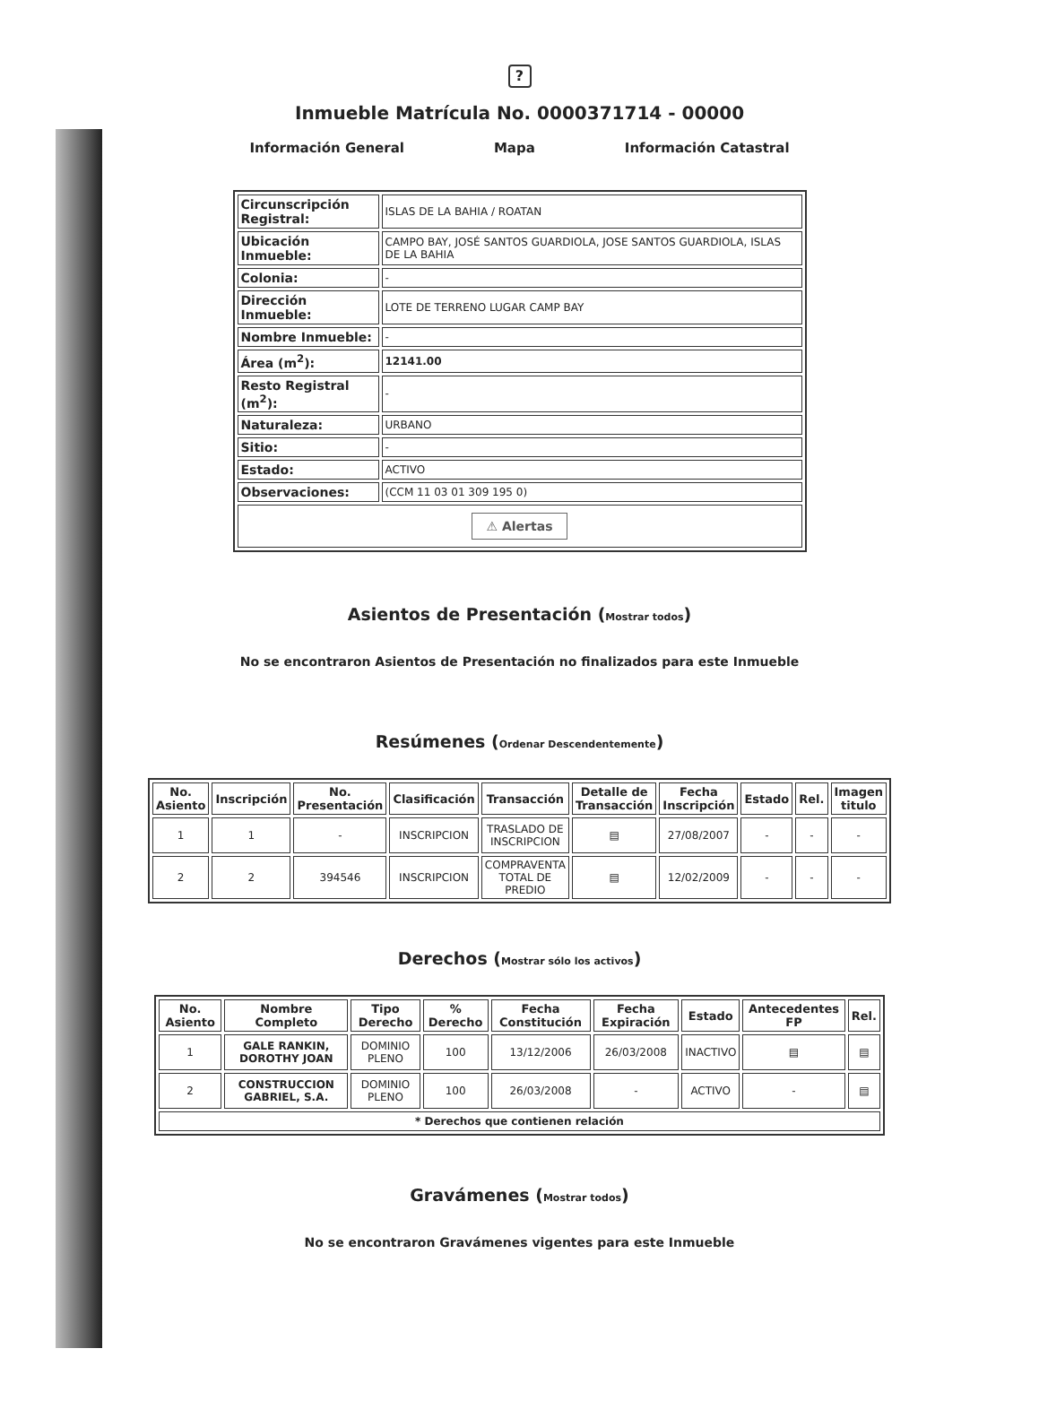?
Inmueble Matrícula No. 0000371714 - 00000
Información General Mapa Información Catastral
| Circunscripción Registral: | ISLAS DE LA BAHIA / ROATAN |
| Ubicación Inmueble: | CAMPO BAY, JOSÉ SANTOS GUARDIOLA, JOSE SANTOS GUARDIOLA, ISLAS DE LA BAHIA |
| Colonia: | - |
| Dirección Inmueble: | LOTE DE TERRENO LUGAR CAMP BAY |
| Nombre Inmueble: | - |
| Área (m<sup>2</sup>): | 12141.00 |
| Resto Registral (m<sup>2</sup>): | - |
| Naturaleza: | URBANO |
| Sitio: | - |
| Estado: | ACTIVO |
| Observaciones: | (CCM 11 03 01 309 195 0) |
| ⚠ Alertas | |
Asientos de Presentación (Mostrar todos)
No se encontraron Asientos de Presentación no finalizados para este Inmueble
Resúmenes (Ordenar Descendentemente)
| No. Asiento | Inscripción | No. Presentación | Clasificación | Transacción | Detalle de Transacción | Fecha Inscripción | Estado | Rel. | Imagen titulo |
| --- | --- | --- | --- | --- | --- | --- | --- | --- | --- |
| 1 | 1 | - | INSCRIPCION | TRASLADO DE INSCRIPCION | ▤ | 27/08/2007 | - | - | - |
| 2 | 2 | 394546 | INSCRIPCION | COMPRAVENTA TOTAL DE PREDIO | ▤ | 12/02/2009 | - | - | - |
Derechos (Mostrar sólo los activos)
| No. Asiento | Nombre Completo | Tipo Derecho | % Derecho | Fecha Constitución | Fecha Expiración | Estado | Antecedentes FP | Rel. |
| --- | --- | --- | --- | --- | --- | --- | --- | --- |
| 1 | GALE RANKIN, DOROTHY JOAN | DOMINIO PLENO | 100 | 13/12/2006 | 26/03/2008 | INACTIVO | ▤ | ▤ |
| 2 | CONSTRUCCION GABRIEL, S.A. | DOMINIO PLENO | 100 | 26/03/2008 | - | ACTIVO | - | ▤ |
| * Derechos que contienen relación | | | | | | | | |
Gravámenes (Mostrar todos)
No se encontraron Gravámenes vigentes para este Inmueble